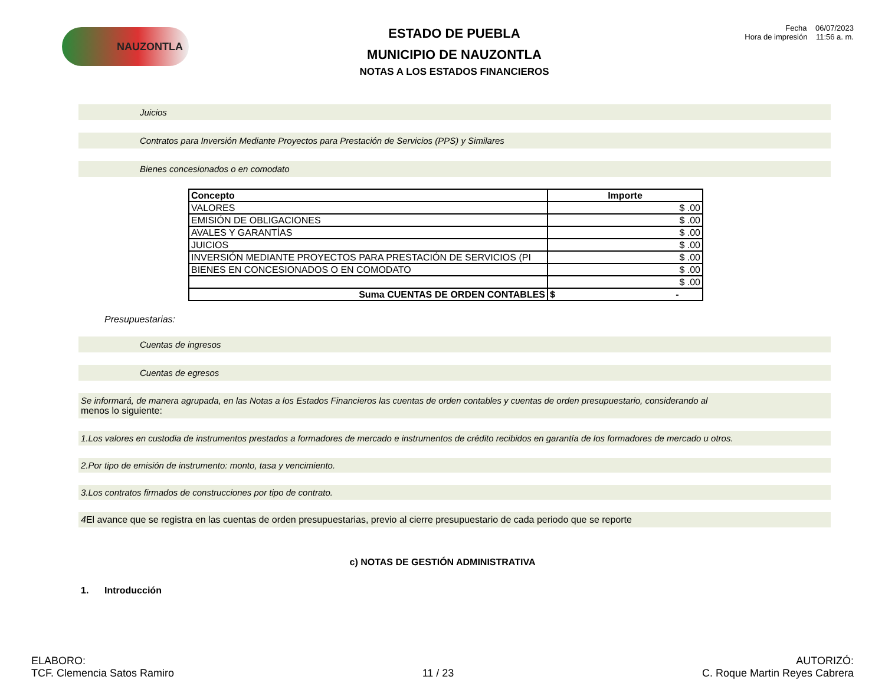NAUZONTLA
ESTADO DE PUEBLA
MUNICIPIO DE NAUZONTLA
NOTAS A LOS ESTADOS FINANCIEROS
Fecha 06/07/2023
Hora de impresión 11:56 a. m.
Juicios
Contratos para Inversión Mediante Proyectos para Prestación de Servicios (PPS) y Similares
Bienes concesionados o en comodato
| Concepto | Importe |
| --- | --- |
| VALORES | $ .00 |
| EMISIÓN DE OBLIGACIONES | $ .00 |
| AVALES Y GARANTÍAS | $ .00 |
| JUICIOS | $ .00 |
| INVERSIÓN MEDIANTE PROYECTOS PARA PRESTACIÓN DE SERVICIOS (PI | $ .00 |
| BIENES EN CONCESIONADOS O EN COMODATO | $ .00 |
| | $ .00 |
| Suma CUENTAS DE ORDEN CONTABLES | $ - |
Presupuestarias:
Cuentas de ingresos
Cuentas de egresos
Se informará, de manera agrupada, en las Notas a los Estados Financieros las cuentas de orden contables y cuentas de orden presupuestario, considerando al
menos lo siguiente:
1. Los valores en custodia de instrumentos prestados a formadores de mercado e instrumentos de crédito recibidos en garantía de los formadores de mercado u otros.
2. Por tipo de emisión de instrumento: monto, tasa y vencimiento.
3. Los contratos firmados de construcciones por tipo de contrato.
4 El avance que se registra en las cuentas de orden presupuestarias, previo al cierre presupuestario de cada periodo que se reporte
c) NOTAS DE GESTIÓN ADMINISTRATIVA
1. Introducción
ELABORO:
TCF. Clemencia Satos Ramiro
11 / 23
AUTORIZÓ:
C. Roque Martin Reyes Cabrera